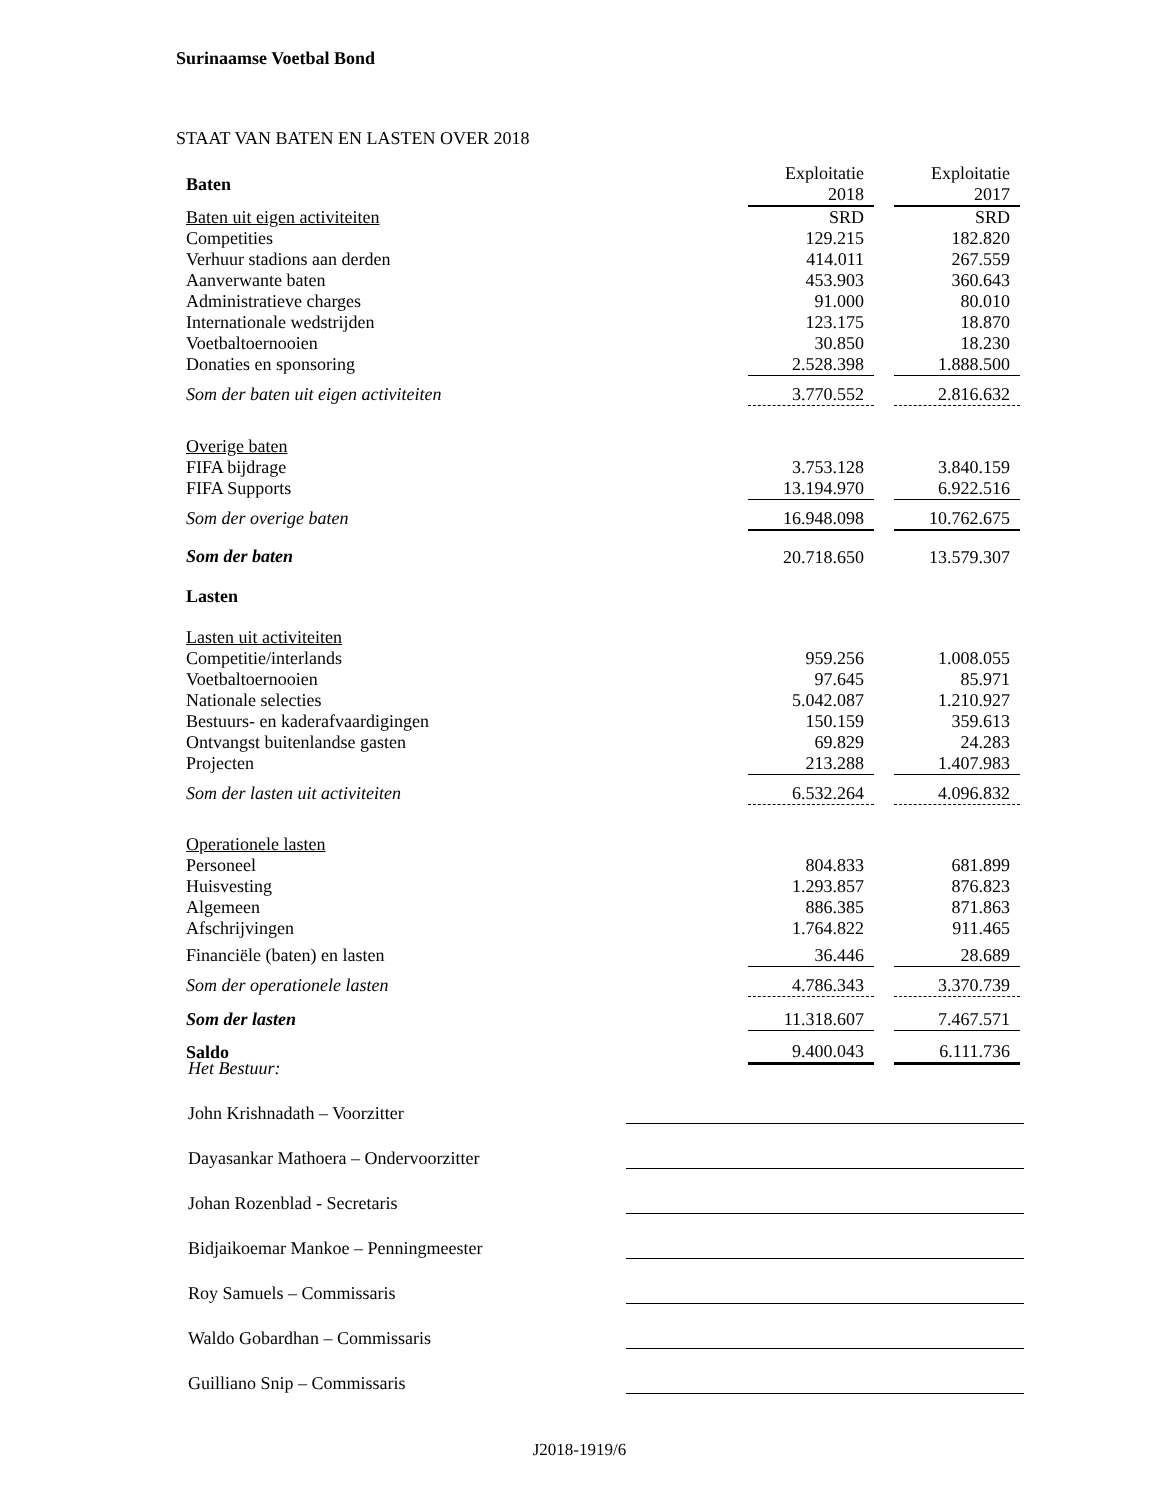Surinaamse Voetbal Bond
STAAT VAN BATEN EN LASTEN OVER 2018
| Baten | Exploitatie 2018 | | Exploitatie 2017 |
| Baten uit eigen activiteiten | SRD | | SRD |
| Competities | 129.215 | | 182.820 |
| Verhuur stadions aan derden | 414.011 | | 267.559 |
| Aanverwante baten | 453.903 | | 360.643 |
| Administratieve charges | 91.000 | | 80.010 |
| Internationale wedstrijden | 123.175 | | 18.870 |
| Voetbaltoernooien | 30.850 | | 18.230 |
| Donaties en sponsoring | 2.528.398 | | 1.888.500 |
| Som der baten uit eigen activiteiten | 3.770.552 | | 2.816.632 |
| Overige baten | | | |
| FIFA bijdrage | 3.753.128 | | 3.840.159 |
| FIFA Supports | 13.194.970 | | 6.922.516 |
| Som der overige baten | 16.948.098 | | 10.762.675 |
| Som der baten | 20.718.650 | | 13.579.307 |
| Lasten | | | |
| Lasten uit activiteiten | | | |
| Competitie/interlands | 959.256 | | 1.008.055 |
| Voetbaltoernooien | 97.645 | | 85.971 |
| Nationale selecties | 5.042.087 | | 1.210.927 |
| Bestuurs- en kaderafvaardigingen | 150.159 | | 359.613 |
| Ontvangst buitenlandse gasten | 69.829 | | 24.283 |
| Projecten | 213.288 | | 1.407.983 |
| Som der lasten uit activiteiten | 6.532.264 | | 4.096.832 |
| Operationele lasten | | | |
| Personeel | 804.833 | | 681.899 |
| Huisvesting | 1.293.857 | | 876.823 |
| Algemeen | 886.385 | | 871.863 |
| Afschrijvingen | 1.764.822 | | 911.465 |
| Financiële (baten) en lasten | 36.446 | | 28.689 |
| Som der operationele lasten | 4.786.343 | | 3.370.739 |
| Som der lasten | 11.318.607 | | 7.467.571 |
| Saldo | 9.400.043 | | 6.111.736 |
Het Bestuur:
John Krishnadath – Voorzitter
Dayasankar Mathoera – Ondervoorzitter
Johan Rozenblad - Secretaris
Bidjaikoemar Mankoe – Penningmeester
Roy Samuels – Commissaris
Waldo Gobardhan – Commissaris
Guilliano Snip – Commissaris
J2018-1919/6